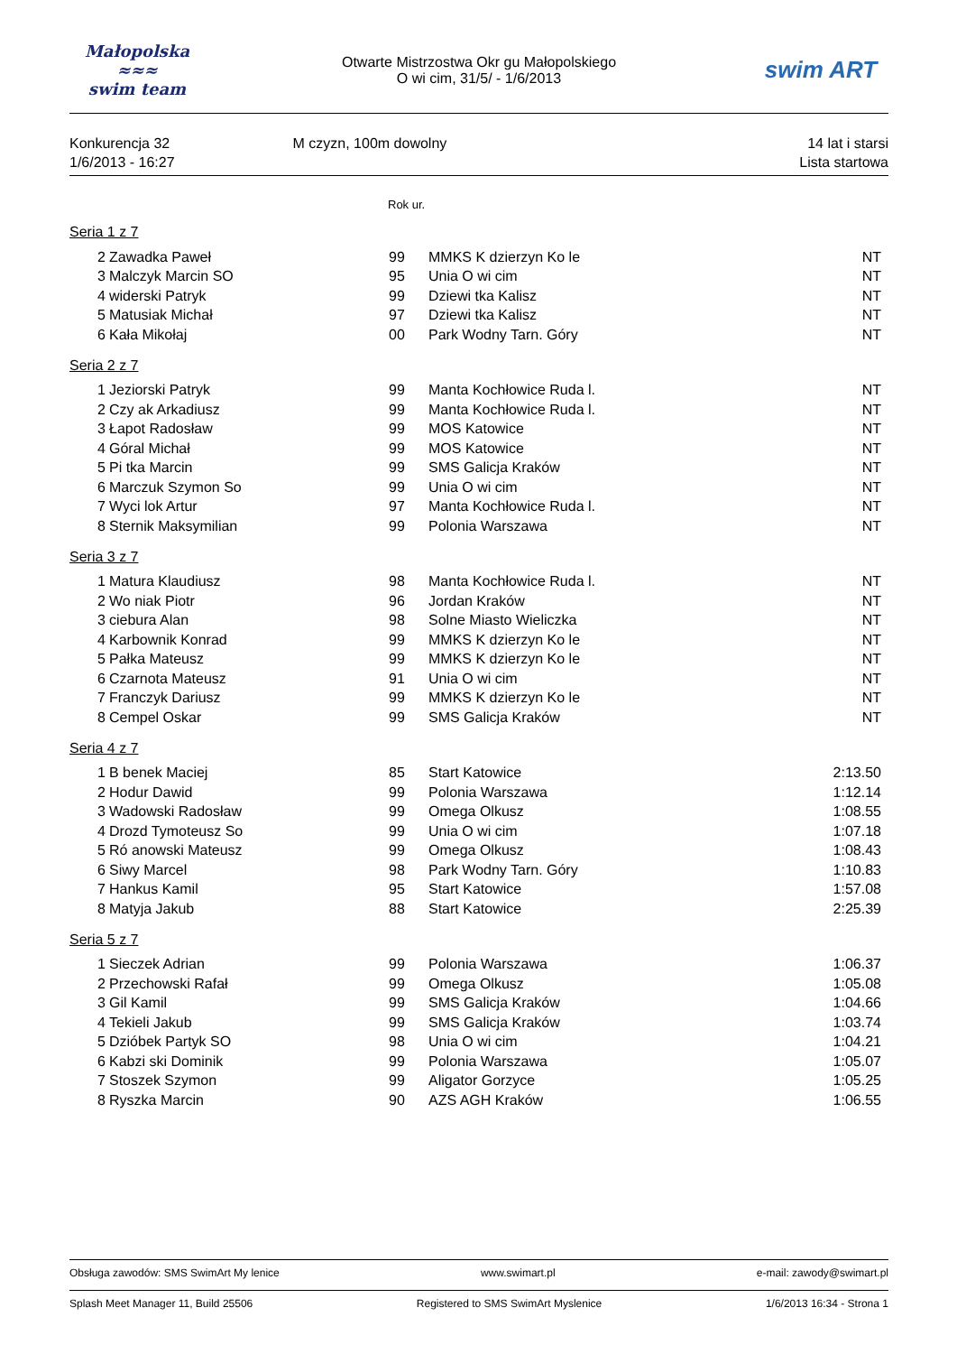Małopolska
≈≈≈
swim team
Otwarte Mistrzostwa Okr gu Małopolskiego
O wi cim, 31/5/ - 1/6/2013
swim ART
Konkurencja 32
1/6/2013 - 16:27
M czyzn, 100m dowolny 14 lat i starsi
Lista startowa
Rok ur.
Seria 1 z 7
| 2 | Zawadka Paweł | 99 | MMKS K dzierzyn Ko le | NT |
| 3 | Malczyk Marcin SO | 95 | Unia O wi cim | NT |
| 4 | widerski Patryk | 99 | Dziewi tka Kalisz | NT |
| 5 | Matusiak Michał | 97 | Dziewi tka Kalisz | NT |
| 6 | Kała Mikołaj | 00 | Park Wodny Tarn. Góry | NT |
Seria 2 z 7
| 1 | Jeziorski Patryk | 99 | Manta Kochłowice Ruda l. | NT |
| 2 | Czy ak Arkadiusz | 99 | Manta Kochłowice Ruda l. | NT |
| 3 | Łapot Radosław | 99 | MOS Katowice | NT |
| 4 | Góral Michał | 99 | MOS Katowice | NT |
| 5 | Pi tka Marcin | 99 | SMS Galicja Kraków | NT |
| 6 | Marczuk Szymon So | 99 | Unia O wi cim | NT |
| 7 | Wyci lok Artur | 97 | Manta Kochłowice Ruda l. | NT |
| 8 | Sternik Maksymilian | 99 | Polonia Warszawa | NT |
Seria 3 z 7
| 1 | Matura Klaudiusz | 98 | Manta Kochłowice Ruda l. | NT |
| 2 | Wo niak Piotr | 96 | Jordan Kraków | NT |
| 3 | ciebura Alan | 98 | Solne Miasto Wieliczka | NT |
| 4 | Karbownik Konrad | 99 | MMKS K dzierzyn Ko le | NT |
| 5 | Pałka Mateusz | 99 | MMKS K dzierzyn Ko le | NT |
| 6 | Czarnota Mateusz | 91 | Unia O wi cim | NT |
| 7 | Franczyk Dariusz | 99 | MMKS K dzierzyn Ko le | NT |
| 8 | Cempel Oskar | 99 | SMS Galicja Kraków | NT |
Seria 4 z 7
| 1 | B benek Maciej | 85 | Start Katowice | 2:13.50 |
| 2 | Hodur Dawid | 99 | Polonia Warszawa | 1:12.14 |
| 3 | Wadowski Radosław | 99 | Omega Olkusz | 1:08.55 |
| 4 | Drozd Tymoteusz So | 99 | Unia O wi cim | 1:07.18 |
| 5 | Ró anowski Mateusz | 99 | Omega Olkusz | 1:08.43 |
| 6 | Siwy Marcel | 98 | Park Wodny Tarn. Góry | 1:10.83 |
| 7 | Hankus Kamil | 95 | Start Katowice | 1:57.08 |
| 8 | Matyja Jakub | 88 | Start Katowice | 2:25.39 |
Seria 5 z 7
| 1 | Sieczek Adrian | 99 | Polonia Warszawa | 1:06.37 |
| 2 | Przechowski Rafał | 99 | Omega Olkusz | 1:05.08 |
| 3 | Gil Kamil | 99 | SMS Galicja Kraków | 1:04.66 |
| 4 | Tekieli Jakub | 99 | SMS Galicja Kraków | 1:03.74 |
| 5 | Dzióbek Partyk SO | 98 | Unia O wi cim | 1:04.21 |
| 6 | Kabzi ski Dominik | 99 | Polonia Warszawa | 1:05.07 |
| 7 | Stoszek Szymon | 99 | Aligator Gorzyce | 1:05.25 |
| 8 | Ryszka Marcin | 90 | AZS AGH Kraków | 1:06.55 |
Obsługa zawodów: SMS SwimArt My lenice www.swimart.pl e-mail: zawody@swimart.pl
Splash Meet Manager 11, Build 25506 Registered to SMS SwimArt Myslenice 1/6/2013 16:34 - Strona 1